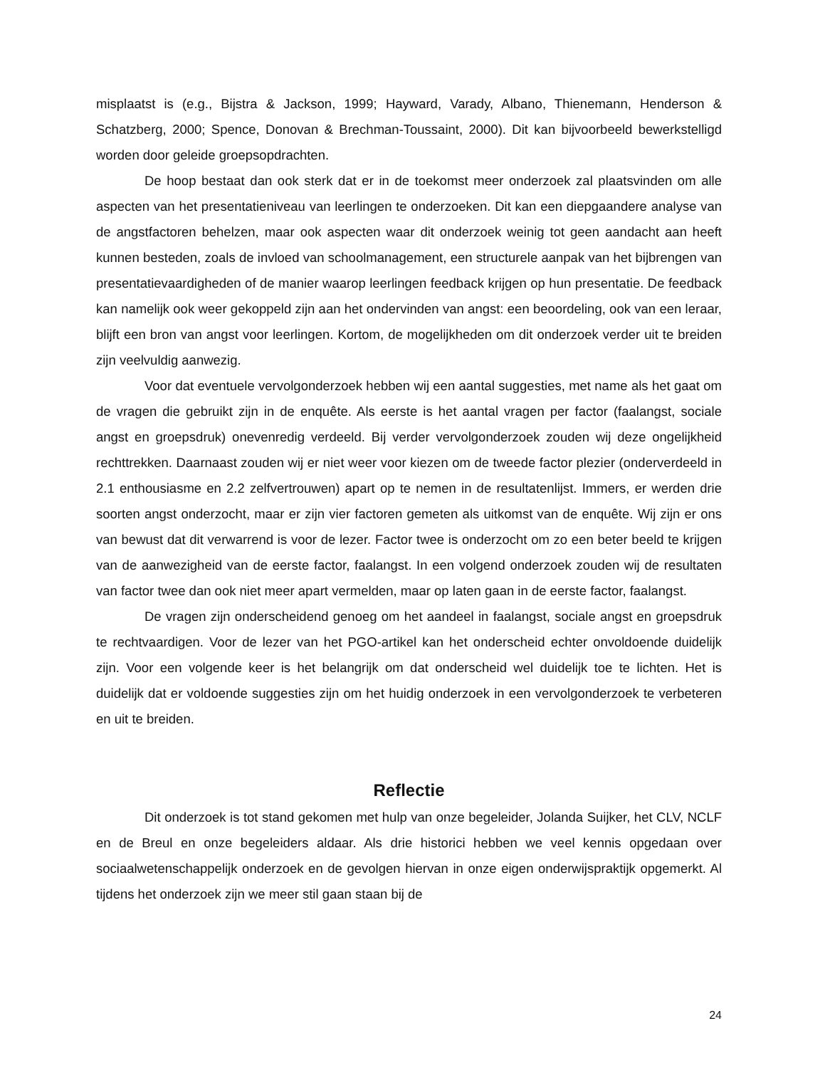misplaatst is (e.g., Bijstra & Jackson, 1999; Hayward, Varady, Albano, Thienemann, Henderson & Schatzberg, 2000; Spence, Donovan & Brechman-Toussaint, 2000). Dit kan bijvoorbeeld bewerkstelligd worden door geleide groepsopdrachten.
De hoop bestaat dan ook sterk dat er in de toekomst meer onderzoek zal plaatsvinden om alle aspecten van het presentatieniveau van leerlingen te onderzoeken. Dit kan een diepgaandere analyse van de angstfactoren behelzen, maar ook aspecten waar dit onderzoek weinig tot geen aandacht aan heeft kunnen besteden, zoals de invloed van schoolmanagement, een structurele aanpak van het bijbrengen van presentatievaardigheden of de manier waarop leerlingen feedback krijgen op hun presentatie. De feedback kan namelijk ook weer gekoppeld zijn aan het ondervinden van angst: een beoordeling, ook van een leraar, blijft een bron van angst voor leerlingen. Kortom, de mogelijkheden om dit onderzoek verder uit te breiden zijn veelvuldig aanwezig.
Voor dat eventuele vervolgonderzoek hebben wij een aantal suggesties, met name als het gaat om de vragen die gebruikt zijn in de enquête. Als eerste is het aantal vragen per factor (faalangst, sociale angst en groepsdruk) onevenredig verdeeld. Bij verder vervolgonderzoek zouden wij deze ongelijkheid rechttrekken. Daarnaast zouden wij er niet weer voor kiezen om de tweede factor plezier (onderverdeeld in 2.1 enthousiasme en 2.2 zelfvertrouwen) apart op te nemen in de resultatenlijst. Immers, er werden drie soorten angst onderzocht, maar er zijn vier factoren gemeten als uitkomst van de enquête. Wij zijn er ons van bewust dat dit verwarrend is voor de lezer. Factor twee is onderzocht om zo een beter beeld te krijgen van de aanwezigheid van de eerste factor, faalangst. In een volgend onderzoek zouden wij de resultaten van factor twee dan ook niet meer apart vermelden, maar op laten gaan in de eerste factor, faalangst.
De vragen zijn onderscheidend genoeg om het aandeel in faalangst, sociale angst en groepsdruk te rechtvaardigen. Voor de lezer van het PGO-artikel kan het onderscheid echter onvoldoende duidelijk zijn. Voor een volgende keer is het belangrijk om dat onderscheid wel duidelijk toe te lichten. Het is duidelijk dat er voldoende suggesties zijn om het huidig onderzoek in een vervolgonderzoek te verbeteren en uit te breiden.
Reflectie
Dit onderzoek is tot stand gekomen met hulp van onze begeleider, Jolanda Suijker, het CLV, NCLF en de Breul en onze begeleiders aldaar. Als drie historici hebben we veel kennis opgedaan over sociaalwetenschappelijk onderzoek en de gevolgen hiervan in onze eigen onderwijspraktijk opgemerkt. Al tijdens het onderzoek zijn we meer stil gaan staan bij de
24